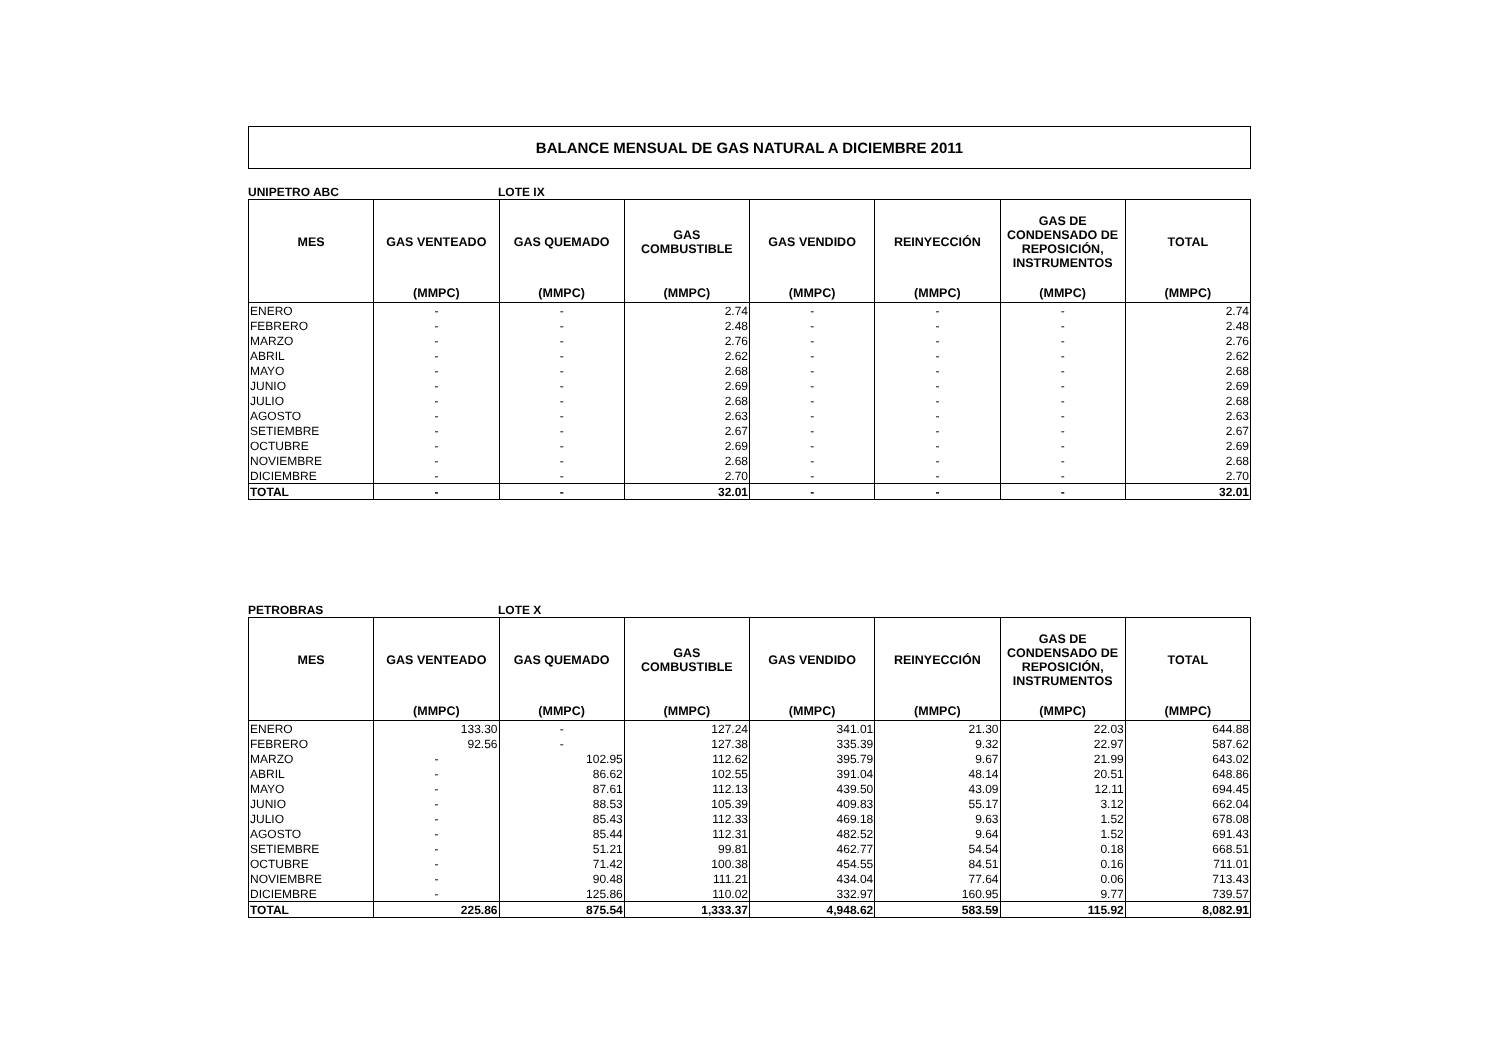BALANCE MENSUAL DE GAS NATURAL A DICIEMBRE 2011
UNIPETRO ABC LOTE IX
| MES | GAS VENTEADO | GAS QUEMADO | GAS COMBUSTIBLE | GAS VENDIDO | REINYECCIÓN | GAS DE CONDENSADO DE REPOSICIÓN, INSTRUMENTOS | TOTAL |
| --- | --- | --- | --- | --- | --- | --- | --- |
| | (MMPC) | (MMPC) | (MMPC) | (MMPC) | (MMPC) | (MMPC) | (MMPC) |
| ENERO | - | - | 2.74 | - | - | - | 2.74 |
| FEBRERO | - | - | 2.48 | - | - | - | 2.48 |
| MARZO | - | - | 2.76 | - | - | - | 2.76 |
| ABRIL | - | - | 2.62 | - | - | - | 2.62 |
| MAYO | - | - | 2.68 | - | - | - | 2.68 |
| JUNIO | - | - | 2.69 | - | - | - | 2.69 |
| JULIO | - | - | 2.68 | - | - | - | 2.68 |
| AGOSTO | - | - | 2.63 | - | - | - | 2.63 |
| SETIEMBRE | - | - | 2.67 | - | - | - | 2.67 |
| OCTUBRE | - | - | 2.69 | - | - | - | 2.69 |
| NOVIEMBRE | - | - | 2.68 | - | - | - | 2.68 |
| DICIEMBRE | - | - | 2.70 | - | - | - | 2.70 |
| TOTAL | - | - | 32.01 | - | - | - | 32.01 |
PETROBRAS LOTE X
| MES | GAS VENTEADO | GAS QUEMADO | GAS COMBUSTIBLE | GAS VENDIDO | REINYECCIÓN | GAS DE CONDENSADO DE REPOSICIÓN, INSTRUMENTOS | TOTAL |
| --- | --- | --- | --- | --- | --- | --- | --- |
| | (MMPC) | (MMPC) | (MMPC) | (MMPC) | (MMPC) | (MMPC) | (MMPC) |
| ENERO | 133.30 | - | 127.24 | 341.01 | 21.30 | 22.03 | 644.88 |
| FEBRERO | 92.56 | - | 127.38 | 335.39 | 9.32 | 22.97 | 587.62 |
| MARZO | - | 102.95 | 112.62 | 395.79 | 9.67 | 21.99 | 643.02 |
| ABRIL | - | 86.62 | 102.55 | 391.04 | 48.14 | 20.51 | 648.86 |
| MAYO | - | 87.61 | 112.13 | 439.50 | 43.09 | 12.11 | 694.45 |
| JUNIO | - | 88.53 | 105.39 | 409.83 | 55.17 | 3.12 | 662.04 |
| JULIO | - | 85.43 | 112.33 | 469.18 | 9.63 | 1.52 | 678.08 |
| AGOSTO | - | 85.44 | 112.31 | 482.52 | 9.64 | 1.52 | 691.43 |
| SETIEMBRE | - | 51.21 | 99.81 | 462.77 | 54.54 | 0.18 | 668.51 |
| OCTUBRE | - | 71.42 | 100.38 | 454.55 | 84.51 | 0.16 | 711.01 |
| NOVIEMBRE | - | 90.48 | 111.21 | 434.04 | 77.64 | 0.06 | 713.43 |
| DICIEMBRE | - | 125.86 | 110.02 | 332.97 | 160.95 | 9.77 | 739.57 |
| TOTAL | 225.86 | 875.54 | 1,333.37 | 4,948.62 | 583.59 | 115.92 | 8,082.91 |